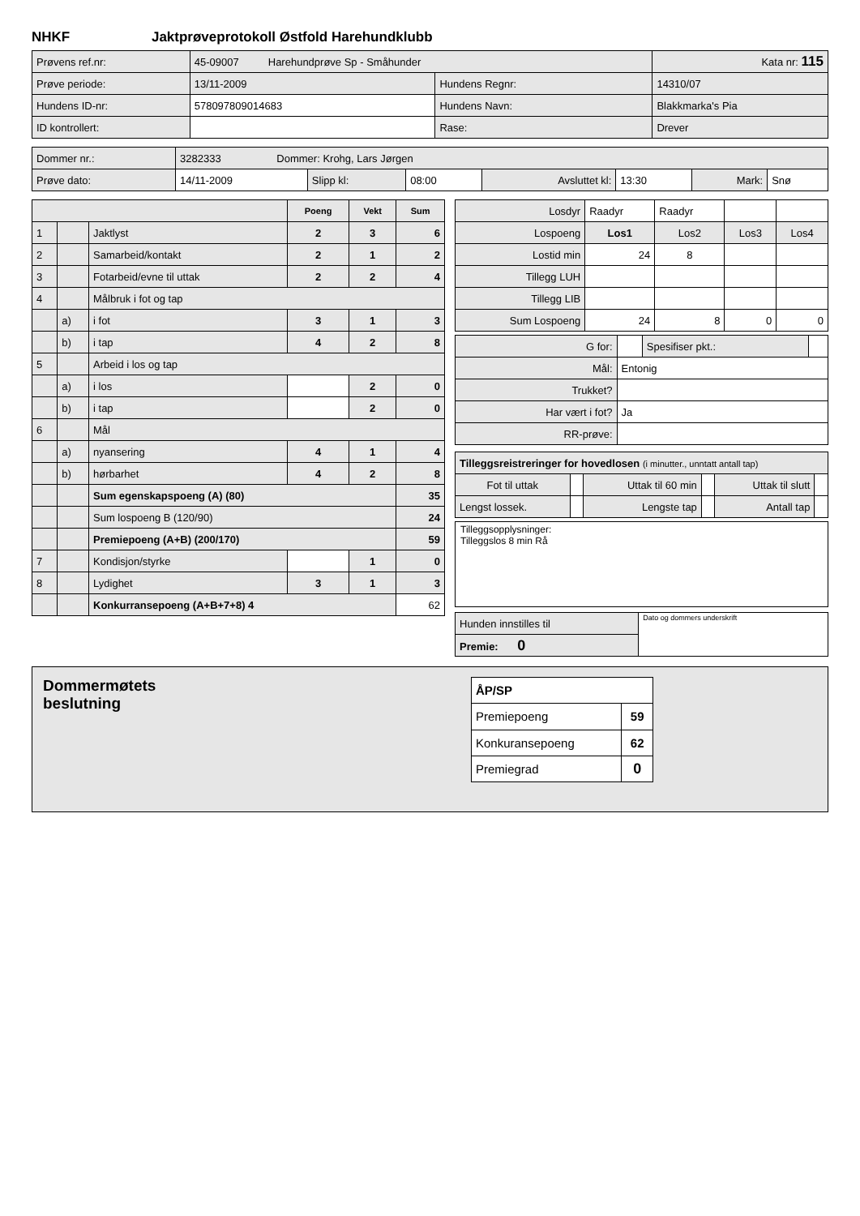NHKF Jaktprøveprotokoll Østfold Harehundklubb
| Prøvens ref.nr: | 45-09007 Harehundprøve Sp - Småhunder | | Kata nr: 115 |
| Prøve periode: | 13/11-2009 | Hundens Regnr: | 14310/07 |
| Hundens ID-nr: | 578097809014683 | Hundens Navn: | Blakkmarka's Pia |
| ID kontrollert: | | Rase: | Drever |
| Dommer nr.: | 3282333 Dommer: Krohg, Lars Jørgen | | | | | | |
| Prøve dato: | 14/11-2009 | Slipp kl: | 08:00 | Avsluttet kl: | 13:30 | Mark: | Snø |
| | | | Poeng | Vekt | Sum |
| --- | --- | --- | --- | --- | --- |
| 1 | | Jaktlyst | 2 | 3 | 6 |
| 2 | | Samarbeid/kontakt | 2 | 1 | 2 |
| 3 | | Fotarbeid/evne til uttak | 2 | 2 | 4 |
| 4 | | Målbruk i fot og tap | | | |
| | a) | i fot | 3 | 1 | 3 |
| | b) | i tap | 4 | 2 | 8 |
| 5 | | Arbeid i los og tap | | | |
| | a) | i los | | 2 | 0 |
| | b) | i tap | | 2 | 0 |
| 6 | | Mål | | | |
| | a) | nyansering | 4 | 1 | 4 |
| | b) | hørbarhet | 4 | 2 | 8 |
| | | Sum egenskapspoeng (A) (80) | | | 35 |
| | | Sum lospoeng B (120/90) | | | 24 |
| | | Premiepoeng (A+B) (200/170) | | | 59 |
| 7 | | Kondisjon/styrke | | 1 | 0 |
| 8 | | Lydighet | 3 | 1 | 3 |
| | | Konkurransepoeng (A+B+7+8) 4 | | | 62 |
| Losdyr | Raadyr | Raadyr | | |
| Lospoeng | Los1 | Los2 | Los3 | Los4 |
| Lostid min | 24 | 8 | | |
| Tillegg LUH | | | | |
| Tillegg LIB | | | | |
| Sum Lospoeng | 24 | 8 | 0 | 0 |
| G for: | | Spesifiser pkt.: | |
| Mål: | Entonig | | |
| Trukket? | | | |
| Har vært i fot? | Ja | | |
| RR-prøve: | | | |
| Tilleggsreistreringer for hovedlosen (i minutter., unntatt antall tap) | | | | | |
| Fot til uttak | | Uttak til 60 min | | Uttak til slutt | |
| Lengst lossek. | | Lengste tap | | Antall tap | |
Tilleggsopplysninger:
Tilleggslos 8 min Rå
| Hunden innstilles til | Dato og dommers underskrift |
| Premie: 0 | |
Dommermøtets
beslutning
| ÅP/SP | |
| Premiepoeng | 59 |
| Konkuransepoeng | 62 |
| Premiegrad | 0 |